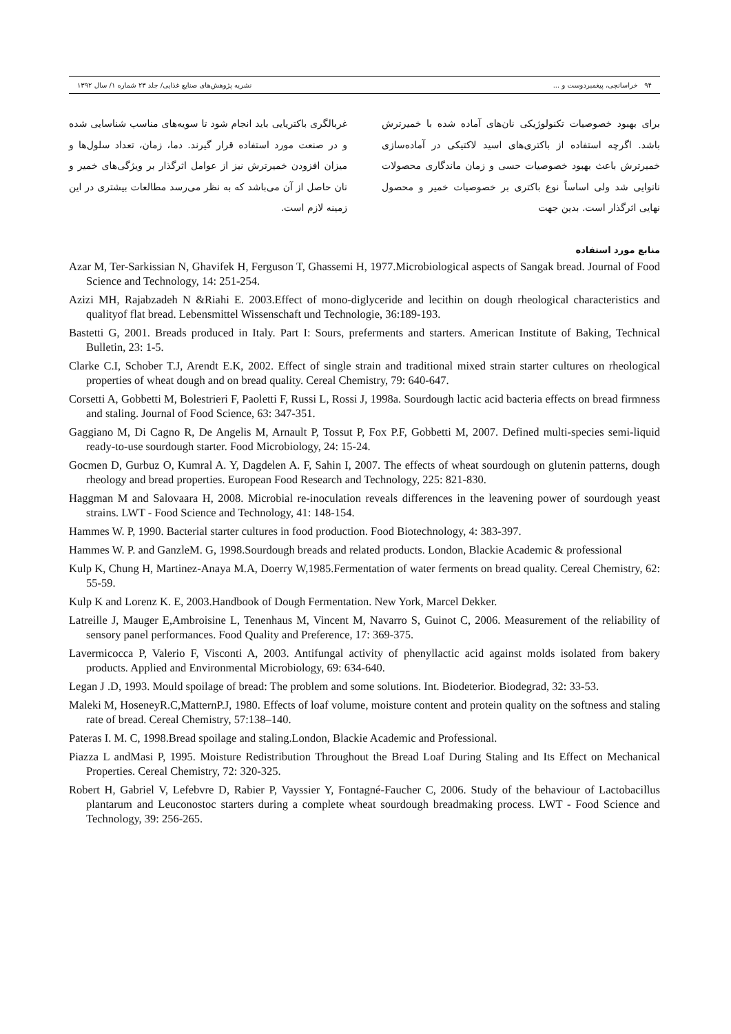۹۴ خراسانچی، پیغمبردوست و ... نشریه پژوهش‌های صنایع غذایی/ جلد ۲۳ شماره ۱/ سال ۱۳۹۲
برای بهبود خصوصیات تکنولوژیکی نان‌های آماده شده با خمیرترش باشد. اگرچه استفاده از باکتری‌های اسید لاکتیکی در آماده‌سازی خمیرترش باعث بهبود خصوصیات حسی و زمان ماندگاری محصولات نانوایی شد ولی اساساً نوع باکتری بر خصوصیات خمیر و محصول نهایی اثرگذار است. بدین جهت
غربالگری باکتریایی باید انجام شود تا سویه‌های مناسب شناسایی شده و در صنعت مورد استفاده قرار گیرند. دما، زمان، تعداد سلول‌ها و میزان افزودن خمیرترش نیز از عوامل اثرگذار بر ویژگی‌های خمیر و نان حاصل از آن می‌باشد که به نظر می‌رسد مطالعات بیشتری در این زمینه لازم است.
منابع مورد استفاده
Azar M, Ter-Sarkissian N, Ghavifek H, Ferguson T, Ghassemi H, 1977.Microbiological aspects of Sangak bread. Journal of Food Science and Technology, 14: 251-254.
Azizi MH, Rajabzadeh N &Riahi E. 2003.Effect of mono-diglyceride and lecithin on dough rheological characteristics and qualityof flat bread. Lebensmittel Wissenschaft und Technologie, 36:189-193.
Bastetti G, 2001. Breads produced in Italy. Part I: Sours, preferments and starters. American Institute of Baking, Technical Bulletin, 23: 1-5.
Clarke C.I, Schober T.J, Arendt E.K, 2002. Effect of single strain and traditional mixed strain starter cultures on rheological properties of wheat dough and on bread quality. Cereal Chemistry, 79: 640-647.
Corsetti A, Gobbetti M, Bolestrieri F, Paoletti F, Russi L, Rossi J, 1998a. Sourdough lactic acid bacteria effects on bread firmness and staling. Journal of Food Science, 63: 347-351.
Gaggiano M, Di Cagno R, De Angelis M, Arnault P, Tossut P, Fox P.F, Gobbetti M, 2007. Defined multi-species semi-liquid ready-to-use sourdough starter. Food Microbiology, 24: 15-24.
Gocmen D, Gurbuz O, Kumral A. Y, Dagdelen A. F, Sahin I, 2007. The effects of wheat sourdough on glutenin patterns, dough rheology and bread properties. European Food Research and Technology, 225: 821-830.
Haggman M and Salovaara H, 2008. Microbial re-inoculation reveals differences in the leavening power of sourdough yeast strains. LWT - Food Science and Technology, 41: 148-154.
Hammes W. P, 1990. Bacterial starter cultures in food production. Food Biotechnology, 4: 383-397.
Hammes W. P. and GanzleM. G, 1998.Sourdough breads and related products. London, Blackie Academic & professional
Kulp K, Chung H, Martinez-Anaya M.A, Doerry W,1985.Fermentation of water ferments on bread quality. Cereal Chemistry, 62: 55-59.
Kulp K and Lorenz K. E, 2003.Handbook of Dough Fermentation. New York, Marcel Dekker.
Latreille J, Mauger E,Ambroisine L, Tenenhaus M, Vincent M, Navarro S, Guinot C, 2006. Measurement of the reliability of sensory panel performances. Food Quality and Preference, 17: 369-375.
Lavermicocca P, Valerio F, Visconti A, 2003. Antifungal activity of phenyllactic acid against molds isolated from bakery products. Applied and Environmental Microbiology, 69: 634-640.
Legan J .D, 1993. Mould spoilage of bread: The problem and some solutions. Int. Biodeterior. Biodegrad, 32: 33-53.
Maleki M, HoseneyR.C,MatternP.J, 1980. Effects of loaf volume, moisture content and protein quality on the softness and staling rate of bread. Cereal Chemistry, 57:138–140.
Pateras I. M. C, 1998.Bread spoilage and staling.London, Blackie Academic and Professional.
Piazza L andMasi P, 1995. Moisture Redistribution Throughout the Bread Loaf During Staling and Its Effect on Mechanical Properties. Cereal Chemistry, 72: 320-325.
Robert H, Gabriel V, Lefebvre D, Rabier P, Vayssier Y, Fontagné-Faucher C, 2006. Study of the behaviour of Lactobacillus plantarum and Leuconostoc starters during a complete wheat sourdough breadmaking process. LWT - Food Science and Technology, 39: 256-265.